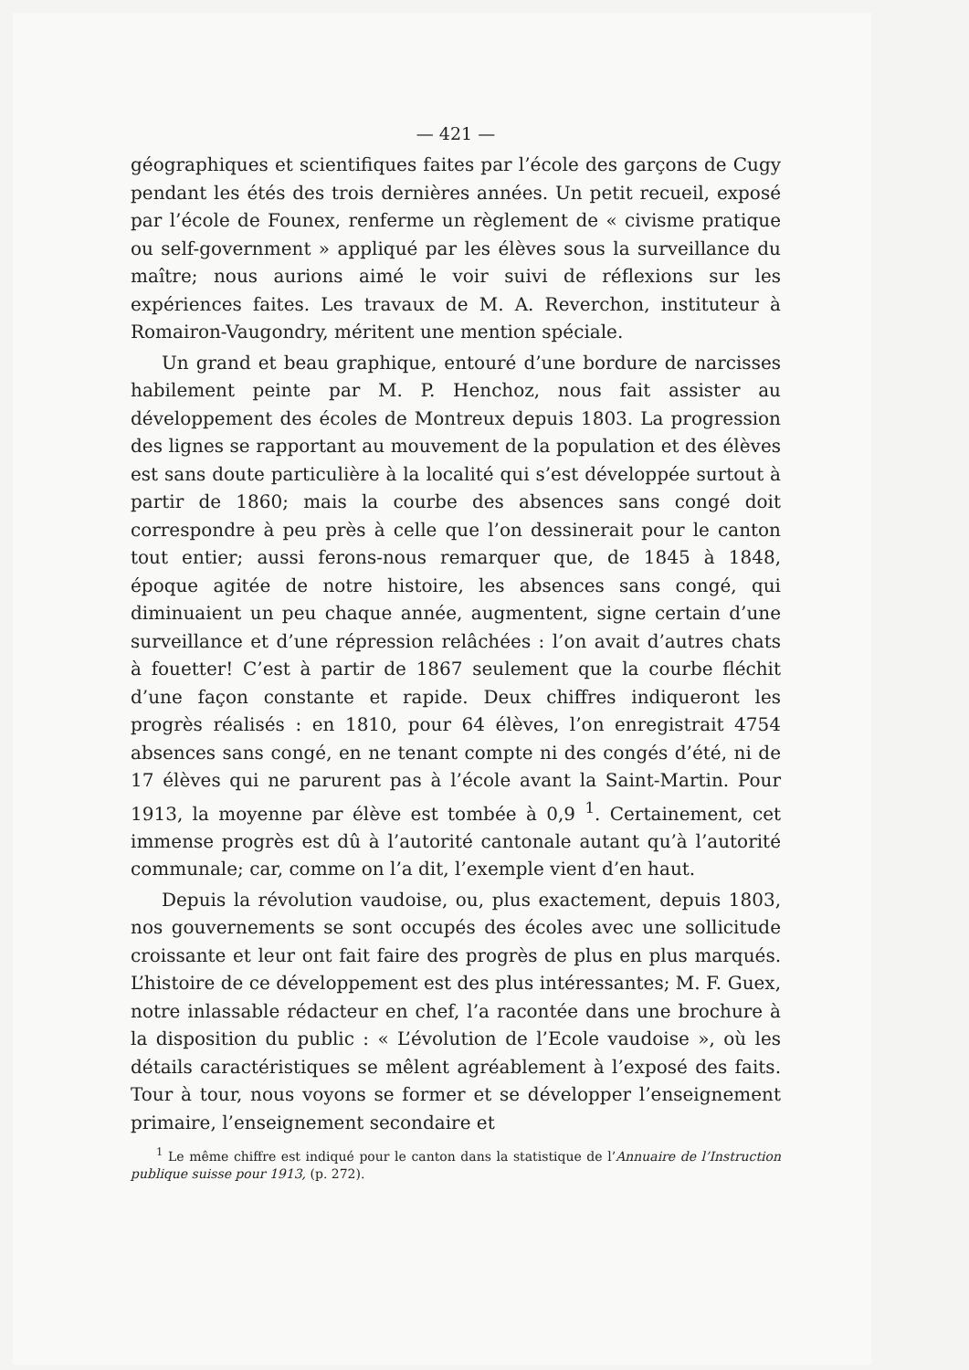— 421 —
géographiques et scientifiques faites par l’école des garçons de Cugy pendant les étés des trois dernières années. Un petit recueil, exposé par l’école de Founex, renferme un règlement de « civisme pratique ou self-government » appliqué par les élèves sous la surveillance du maître; nous aurions aimé le voir suivi de réflexions sur les expériences faites. Les travaux de M. A. Reverchon, instituteur à Romairon-Vaugondry, méritent une mention spéciale.
Un grand et beau graphique, entouré d’une bordure de narcisses habilement peinte par M. P. Henchoz, nous fait assister au développement des écoles de Montreux depuis 1803. La progression des lignes se rapportant au mouvement de la population et des élèves est sans doute particulière à la localité qui s’est développée surtout à partir de 1860; mais la courbe des absences sans congé doit correspondre à peu près à celle que l’on dessinerait pour le canton tout entier; aussi ferons-nous remarquer que, de 1845 à 1848, époque agitée de notre histoire, les absences sans congé, qui diminuaient un peu chaque année, augmentent, signe certain d’une surveillance et d’une répression relâchées : l’on avait d’autres chats à fouetter! C’est à partir de 1867 seulement que la courbe fléchit d’une façon constante et rapide. Deux chiffres indiqueront les progrès réalisés : en 1810, pour 64 élèves, l’on enregistrait 4754 absences sans congé, en ne tenant compte ni des congés d’été, ni de 17 élèves qui ne parurent pas à l’école avant la Saint-Martin. Pour 1913, la moyenne par élève est tombée à 0,9 <sup>1</sup>. Certainement, cet immense progrès est dû à l’autorité cantonale autant qu’à l’autorité communale; car, comme on l’a dit, l’exemple vient d’en haut.
Depuis la révolution vaudoise, ou, plus exactement, depuis 1803, nos gouvernements se sont occupés des écoles avec une sollicitude croissante et leur ont fait faire des progrès de plus en plus marqués. L’histoire de ce développement est des plus intéressantes; M. F. Guex, notre inlassable rédacteur en chef, l’a racontée dans une brochure à la disposition du public : « L’évolution de l’Ecole vaudoise », où les détails caractéristiques se mêlent agréablement à l’exposé des faits. Tour à tour, nous voyons se former et se développer l’enseignement primaire, l’enseignement secondaire et
<sup>1</sup> Le même chiffre est indiqué pour le canton dans la statistique de l’Annuaire de l’Instruction publique suisse pour 1913, (p. 272).